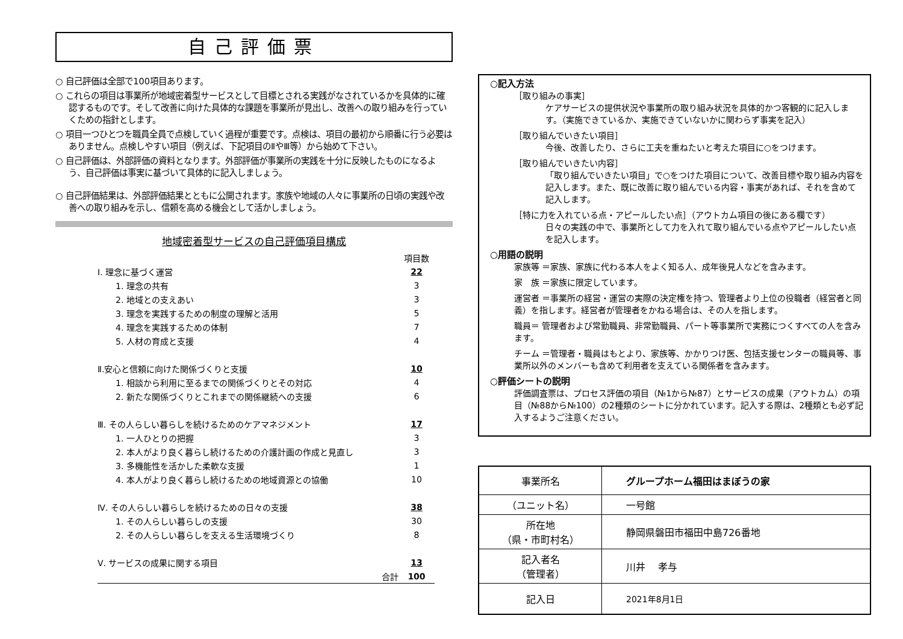自己評価票
○ 自己評価は全部で100項目あります。
○ これらの項目は事業所が地域密着型サービスとして目標とされる実践がなされているかを具体的に確認するものです。そして改善に向けた具体的な課題を事業所が見出し、改善への取り組みを行っていくための指針とします。
○ 項目一つひとつを職員全員で点検していく過程が重要です。点検は、項目の最初から順番に行う必要はありません。点検しやすい項目（例えば、下記項目のⅡやⅢ等）から始めて下さい。
○ 自己評価は、外部評価の資料となります。外部評価が事業所の実践を十分に反映したものになるよう、自己評価は事実に基づいて具体的に記入しましょう。
○ 自己評価結果は、外部評価結果とともに公開されます。家族や地域の人々に事業所の日頃の実践や改善への取り組みを示し、信頼を高める機会として活かしましょう。
地域密着型サービスの自己評価項目構成
| | 項目数 |
| Ⅰ. 理念に基づく運営 | 22 |
| 1. 理念の共有 | 3 |
| 2. 地域との支えあい | 3 |
| 3. 理念を実践するための制度の理解と活用 | 5 |
| 4. 理念を実践するための体制 | 7 |
| 5. 人材の育成と支援 | 4 |
| Ⅱ.安心と信頼に向けた関係づくりと支援 | 10 |
| 1. 相談から利用に至るまでの関係づくりとその対応 | 4 |
| 2. 新たな関係づくりとこれまでの関係継続への支援 | 6 |
| Ⅲ. その人らしい暮らしを続けるためのケアマネジメント | 17 |
| 1. 一人ひとりの把握 | 3 |
| 2. 本人がより良く暮らし続けるための介護計画の作成と見直し | 3 |
| 3. 多機能性を活かした柔軟な支援 | 1 |
| 4. 本人がより良く暮らし続けるための地域資源との協働 | 10 |
| Ⅳ. その人らしい暮らしを続けるための日々の支援 | 38 |
| 1. その人らしい暮らしの支援 | 30 |
| 2. その人らしい暮らしを支える生活環境づくり | 8 |
| Ⅴ. サービスの成果に関する項目 | 13 |
| 合計 | 100 |
○記入方法
［取り組みの事実］
ケアサービスの提供状況や事業所の取り組み状況を具体的かつ客観的に記入します。（実施できているか、実施できていないかに関わらず事実を記入）
［取り組んでいきたい項目］
今後、改善したり、さらに工夫を重ねたいと考えた項目に○をつけます。
［取り組んでいきたい内容］
「取り組んでいきたい項目」で○をつけた項目について、改善目標や取り組み内容を記入します。また、既に改善に取り組んでいる内容・事実があれば、それを含めて記入します。
［特に力を入れている点・アピールしたい点］（アウトカム項目の後にある欄です）
日々の実践の中で、事業所として力を入れて取り組んでいる点やアピールしたい点を記入します。
○用語の説明
家族等 ＝家族、家族に代わる本人をよく知る人、成年後見人などを含みます。
家　族 ＝家族に限定しています。
運営者 ＝事業所の経営・運営の実際の決定権を持つ、管理者より上位の役職者（経営者と同義）を指します。経営者が管理者をかねる場合は、その人を指します。
職員＝ 管理者および常勤職員、非常勤職員、パート等事業所で実務につくすべての人を含みます。
チーム ＝管理者・職員はもとより、家族等、かかりつけ医、包括支援センターの職員等、事業所以外のメンバーも含めて利用者を支えている関係者を含みます。
○評価シートの説明
評価調査票は、プロセス評価の項目（№1から№87）とサービスの成果（アウトカム）の項目（№88から№100）の2種類のシートに分かれています。記入する際は、2種類とも必ず記入するようご注意ください。
| 事業所名 | グループホーム福田はまぼうの家 |
| （ユニット名） | 一号館 |
| 所在地 （県・市町村名） | 静岡県磐田市福田中島726番地 |
| 記入者名 （管理者） | 川井 孝与 |
| 記入日 | 2021年8月1日 |